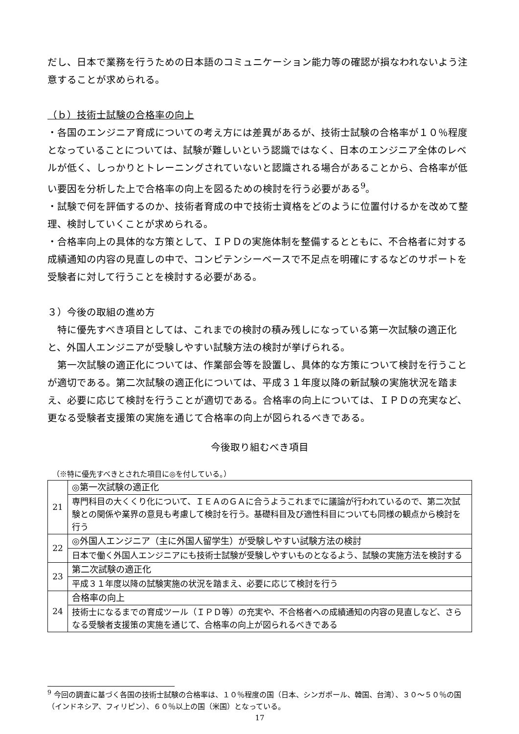だし、日本で業務を行うための日本語のコミュニケーション能力等の確認が損なわれないよう注意することが求められる。
（ｂ）技術士試験の合格率の向上
・各国のエンジニア育成についての考え方には差異があるが、技術士試験の合格率が１０％程度となっていることについては、試験が難しいという認識ではなく、日本のエンジニア全体のレベルが低く、しっかりとトレーニングされていないと認識される場合があることから、合格率が低い要因を分析した上で合格率の向上を図るための検討を行う必要がある<sup>9</sup>。
・試験で何を評価するのか、技術者育成の中で技術士資格をどのように位置付けるかを改めて整理、検討していくことが求められる。
・合格率向上の具体的な方策として、ＩＰＤの実施体制を整備するとともに、不合格者に対する成績通知の内容の見直しの中で、コンピテンシーベースで不足点を明確にするなどのサポートを受験者に対して行うことを検討する必要がある。
３）今後の取組の進め方
　特に優先すべき項目としては、これまでの検討の積み残しになっている第一次試験の適正化と、外国人エンジニアが受験しやすい試験方法の検討が挙げられる。
　第一次試験の適正化については、作業部会等を設置し、具体的な方策について検討を行うことが適切である。第二次試験の適正化については、平成３１年度以降の新試験の実施状況を踏まえ、必要に応じて検討を行うことが適切である。合格率の向上については、ＩＰＤの充実など、更なる受験者支援策の実施を通じて合格率の向上が図られるべきである。
今後取り組むべき項目
（※特に優先すべきとされた項目に◎を付している。）
| 21 | ◎第一次試験の適正化 |
| | 専門科目の大くくり化について、ＩＥＡのＧＡに合うようこれまでに議論が行われているので、第二次試験との関係や業界の意見も考慮して検討を行う。基礎科目及び適性科目についても同様の観点から検討を行う |
| 22 | ◎外国人エンジニア（主に外国人留学生）が受験しやすい試験方法の検討 |
| | 日本で働く外国人エンジニアにも技術士試験が受験しやすいものとなるよう、試験の実施方法を検討する |
| 23 | 第二次試験の適正化 |
| | 平成３１年度以降の試験実施の状況を踏まえ、必要に応じて検討を行う |
| 24 | 合格率の向上 |
| | 技術士になるまでの育成ツール（ＩＰＤ等）の充実や、不合格者への成績通知の内容の見直しなど、さらなる受験者支援策の実施を通じて、合格率の向上が図られるべきである |
<sup>9</sup> 今回の調査に基づく各国の技術士試験の合格率は、１０％程度の国（日本、シンガポール、韓国、台湾）、３０～５０％の国（インドネシア、フィリピン）、６０％以上の国（米国）となっている。
17